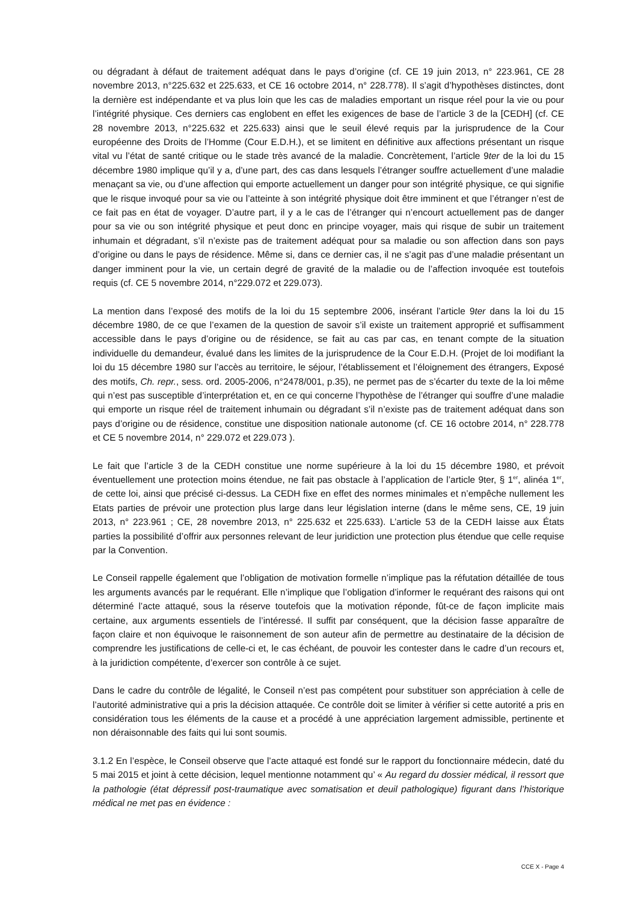ou dégradant à défaut de traitement adéquat dans le pays d’origine (cf. CE 19 juin 2013, n° 223.961, CE 28 novembre 2013, n°225.632 et 225.633, et CE 16 octobre 2014, n° 228.778). Il s’agit d’hypothèses distinctes, dont la dernière est indépendante et va plus loin que les cas de maladies emportant un risque réel pour la vie ou pour l’intégrité physique. Ces derniers cas englobent en effet les exigences de base de l’article 3 de la [CEDH] (cf. CE 28 novembre 2013, n°225.632 et 225.633) ainsi que le seuil élevé requis par la jurisprudence de la Cour européenne des Droits de l’Homme (Cour E.D.H.), et se limitent en définitive aux affections présentant un risque vital vu l’état de santé critique ou le stade très avancé de la maladie. Concrètement, l’article 9ter de la loi du 15 décembre 1980 implique qu’il y a, d’une part, des cas dans lesquels l’étranger souffre actuellement d’une maladie menaçant sa vie, ou d’une affection qui emporte actuellement un danger pour son intégrité physique, ce qui signifie que le risque invoqué pour sa vie ou l’atteinte à son intégrité physique doit être imminent et que l’étranger n’est de ce fait pas en état de voyager. D’autre part, il y a le cas de l’étranger qui n’encourt actuellement pas de danger pour sa vie ou son intégrité physique et peut donc en principe voyager, mais qui risque de subir un traitement inhumain et dégradant, s’il n’existe pas de traitement adéquat pour sa maladie ou son affection dans son pays d’origine ou dans le pays de résidence. Même si, dans ce dernier cas, il ne s’agit pas d’une maladie présentant un danger imminent pour la vie, un certain degré de gravité de la maladie ou de l’affection invoquée est toutefois requis (cf. CE 5 novembre 2014, n°229.072 et 229.073).
La mention dans l’exposé des motifs de la loi du 15 septembre 2006, insérant l’article 9ter dans la loi du 15 décembre 1980, de ce que l’examen de la question de savoir s’il existe un traitement approprié et suffisamment accessible dans le pays d’origine ou de résidence, se fait au cas par cas, en tenant compte de la situation individuelle du demandeur, évalué dans les limites de la jurisprudence de la Cour E.D.H. (Projet de loi modifiant la loi du 15 décembre 1980 sur l’accès au territoire, le séjour, l’établissement et l’éloignement des étrangers, Exposé des motifs, Ch. repr., sess. ord. 2005-2006, n°2478/001, p.35), ne permet pas de s’écarter du texte de la loi même qui n’est pas susceptible d’interprétation et, en ce qui concerne l’hypothèse de l’étranger qui souffre d’une maladie qui emporte un risque réel de traitement inhumain ou dégradant s’il n’existe pas de traitement adéquat dans son pays d’origine ou de résidence, constitue une disposition nationale autonome (cf. CE 16 octobre 2014, n° 228.778 et CE 5 novembre 2014, n° 229.072 et 229.073 ).
Le fait que l’article 3 de la CEDH constitue une norme supérieure à la loi du 15 décembre 1980, et prévoit éventuellement une protection moins étendue, ne fait pas obstacle à l’application de l’article 9ter, § 1<sup>er</sup>, alinéa 1<sup>er</sup>, de cette loi, ainsi que précisé ci-dessus. La CEDH fixe en effet des normes minimales et n’empêche nullement les Etats parties de prévoir une protection plus large dans leur législation interne (dans le même sens, CE, 19 juin 2013, n° 223.961 ; CE, 28 novembre 2013, n° 225.632 et 225.633). L’article 53 de la CEDH laisse aux États parties la possibilité d’offrir aux personnes relevant de leur juridiction une protection plus étendue que celle requise par la Convention.
Le Conseil rappelle également que l’obligation de motivation formelle n’implique pas la réfutation détaillée de tous les arguments avancés par le requérant. Elle n’implique que l’obligation d’informer le requérant des raisons qui ont déterminé l’acte attaqué, sous la réserve toutefois que la motivation réponde, fût-ce de façon implicite mais certaine, aux arguments essentiels de l’intéressé. Il suffit par conséquent, que la décision fasse apparaître de façon claire et non équivoque le raisonnement de son auteur afin de permettre au destinataire de la décision de comprendre les justifications de celle-ci et, le cas échéant, de pouvoir les contester dans le cadre d’un recours et, à la juridiction compétente, d’exercer son contrôle à ce sujet.
Dans le cadre du contrôle de légalité, le Conseil n’est pas compétent pour substituer son appréciation à celle de l’autorité administrative qui a pris la décision attaquée. Ce contrôle doit se limiter à vérifier si cette autorité a pris en considération tous les éléments de la cause et a procédé à une appréciation largement admissible, pertinente et non déraisonnable des faits qui lui sont soumis.
3.1.2 En l’espèce, le Conseil observe que l’acte attaqué est fondé sur le rapport du fonctionnaire médecin, daté du 5 mai 2015 et joint à cette décision, lequel mentionne notamment qu’ « Au regard du dossier médical, il ressort que la pathologie (état dépressif post-traumatique avec somatisation et deuil pathologique) figurant dans l’historique médical ne met pas en évidence :
CCE X - Page 4